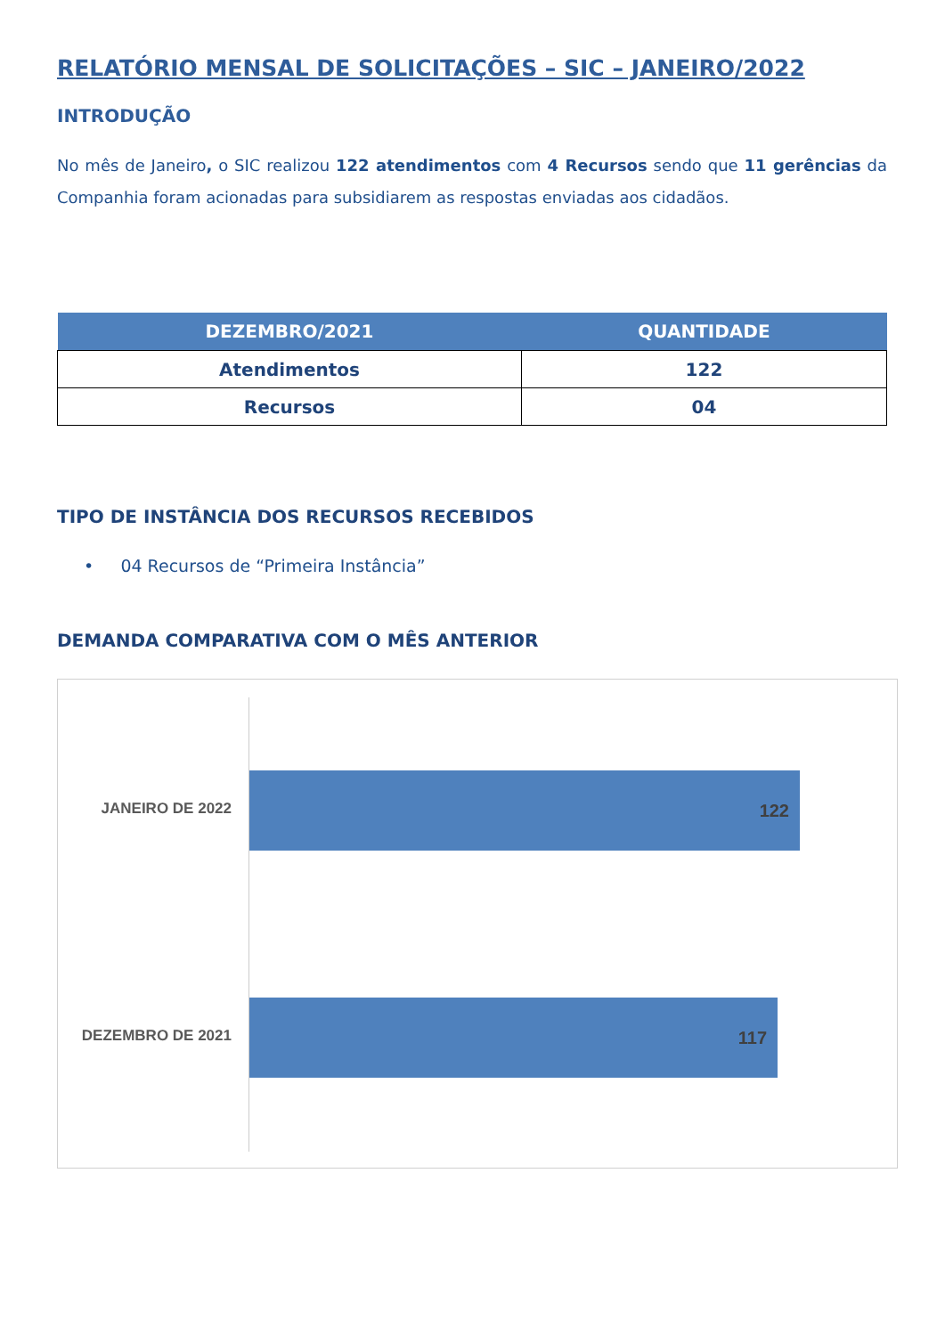RELATÓRIO MENSAL DE SOLICITAÇÕES – SIC – JANEIRO/2022
INTRODUÇÃO
No mês de Janeiro, o SIC realizou 122 atendimentos com 4 Recursos sendo que 11 gerências da Companhia foram acionadas para subsidiarem as respostas enviadas aos cidadãos.
| DEZEMBRO/2021 | QUANTIDADE |
| --- | --- |
| Atendimentos | 122 |
| Recursos | 04 |
TIPO DE INSTÂNCIA DOS RECURSOS RECEBIDOS
• 04 Recursos de “Primeira Instância”
DEMANDA COMPARATIVA COM O MÊS ANTERIOR
JANEIRO DE 2022
122
DEZEMBRO DE 2021
117